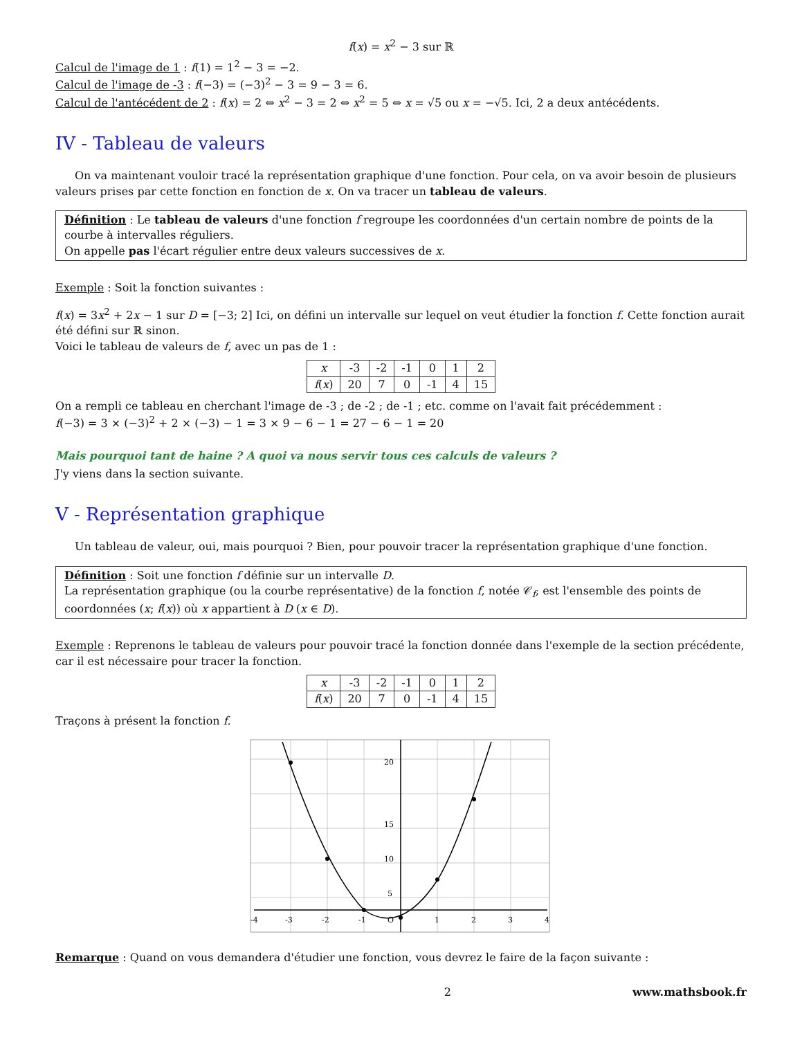f(x) = x<sup>2</sup> − 3 sur ℝ
Calcul de l'image de 1 : f(1) = 1<sup>2</sup> − 3 = −2.
Calcul de l'image de -3 : f(−3) = (−3)<sup>2</sup> − 3 = 9 − 3 = 6.
Calcul de l'antécédent de 2 : f(x) = 2 ⇔ x<sup>2</sup> − 3 = 2 ⇔ x<sup>2</sup> = 5 ⇔ x = √5 ou x = −√5. Ici, 2 a deux antécédents.
IV - Tableau de valeurs
On va maintenant vouloir tracé la représentation graphique d'une fonction. Pour cela, on va avoir besoin de plusieurs valeurs prises par cette fonction en fonction de x. On va tracer un tableau de valeurs.
Définition : Le tableau de valeurs d'une fonction f regroupe les coordonnées d'un certain nombre de points de la courbe à intervalles réguliers.
On appelle pas l'écart régulier entre deux valeurs successives de x.
Exemple : Soit la fonction suivantes :
f(x) = 3x<sup>2</sup> + 2x − 1 sur D = [−3; 2] Ici, on défini un intervalle sur lequel on veut étudier la fonction f. Cette fonction aurait été défini sur ℝ sinon.
Voici le tableau de valeurs de f, avec un pas de 1 :
| x | -3 | -2 | -1 | 0 | 1 | 2 |
| f ( x ) | 20 | 7 | 0 | -1 | 4 | 15 |
On a rempli ce tableau en cherchant l'image de -3 ; de -2 ; de -1 ; etc. comme on l'avait fait précédemment :
f(−3) = 3 × (−3)<sup>2</sup> + 2 × (−3) − 1 = 3 × 9 − 6 − 1 = 27 − 6 − 1 = 20
Mais pourquoi tant de haine ? A quoi va nous servir tous ces calculs de valeurs ?
J'y viens dans la section suivante.
V - Représentation graphique
Un tableau de valeur, oui, mais pourquoi ? Bien, pour pouvoir tracer la représentation graphique d'une fonction.
Définition : Soit une fonction f définie sur un intervalle D.
La représentation graphique (ou la courbe représentative) de la fonction f, notée 𝒞<sub>f</sub>, est l'ensemble des points de coordonnées (x; f(x)) où x appartient à D (x ∈ D).
Exemple : Reprenons le tableau de valeurs pour pouvoir tracé la fonction donnée dans l'exemple de la section précédente, car il est nécessaire pour tracer la fonction.
| x | -3 | -2 | -1 | 0 | 1 | 2 |
| f ( x ) | 20 | 7 | 0 | -1 | 4 | 15 |
Traçons à présent la fonction f.
-4
-3
-2
-1
O
1
2
3
4
20
15
10
5
Remarque : Quand on vous demandera d'étudier une fonction, vous devrez le faire de la façon suivante :
2 www.mathsbook.fr